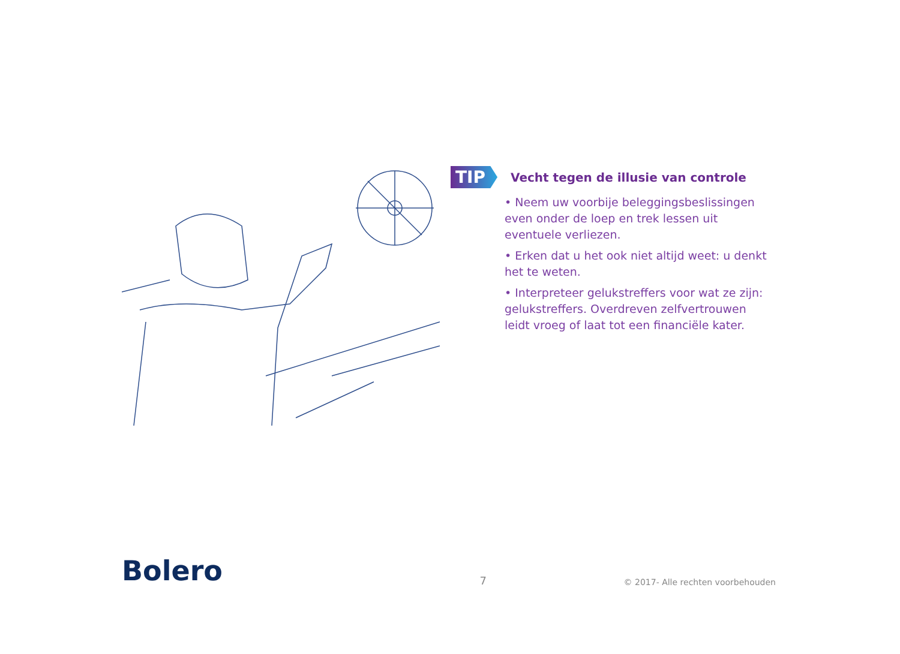TIP
Vecht tegen de illusie van controle
• Neem uw voorbije beleggingsbeslissingen even onder de loep en trek lessen uit eventuele verliezen.
• Erken dat u het ook niet altijd weet: u denkt het te weten.
• Interpreteer gelukstreffers voor wat ze zijn: gelukstreffers. Overdreven zelfvertrouwen leidt vroeg of laat tot een financiële kater.
Bolero
7
© 2017- Alle rechten voorbehouden